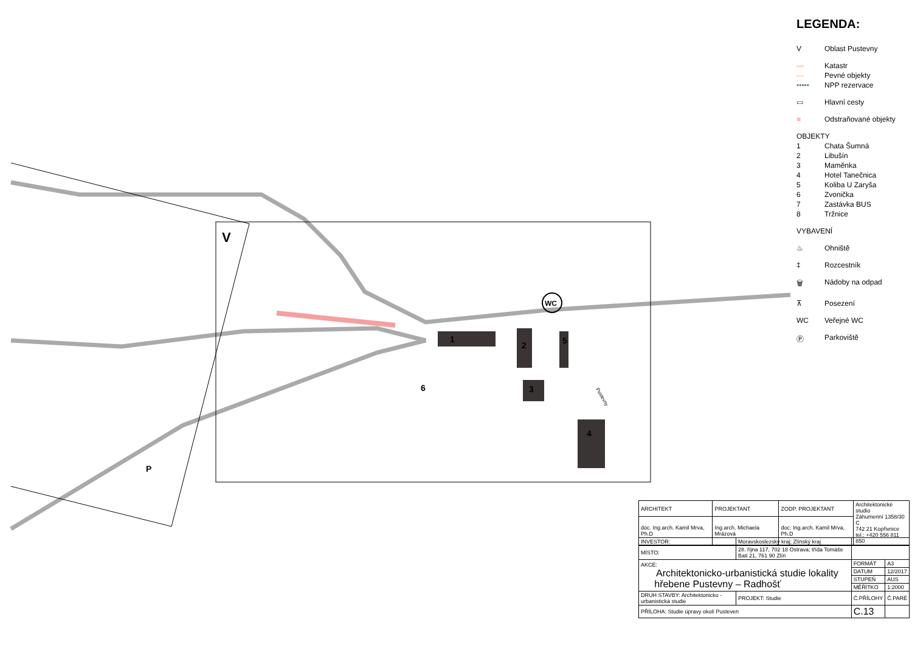1
2
3
4
5
6
V
P
WC
Pustevny
LEGENDA:
V Oblast Pustevny
— Katastr
— Pevné objekty
••••• NPP rezervace
▭ Hlavní cesty
■ Odstraňované objekty
OBJEKTY
1 Chata Šumná
2 Libušín
3 Maměnka
4 Hotel Tanečnica
5 Koliba U Zaryša
6 Zvonička
7 Zastávka BUS
8 Tržnice
VYBAVENÍ
♨ Ohniště
‡ Rozcestník
🗑 Nádoby na odpad
⊼ Posezení
WC Veřejné WC
Ⓟ Parkoviště
| ARCHITEKT | PROJEKTANT | ZODP. PROJEKTANT | Architektonické studio Záhumenní 1358/30 C 742 21 Kopřivnice tel.: +420 556 811 850 |
| doc. Ing.arch. Kamil Mrva, Ph.D | Ing.arch. Michaela Mrázová | doc. Ing.arch. Kamil Mrva, Ph.D | |
| INVESTOR: | Moravskoslezský kraj; Zlínský kraj | | | |
| MÍSTO: | 28. října 117, 702 18 Ostrava; třída Tomáše Bati 21, 761 90 Zlín | | | |
| AKCE: Architektonicko-urbanistická studie lokality hřebene Pustevny – Radhošť | | | FORMÁT | A3 |
| | | | DATUM | 12/2017 |
| | | | STUPEŇ | AUS |
| | | | MĚŘÍTKO | 1:2000 |
| DRUH STAVBY: Architektonicko - urbanistická studie | | PROJEKT: Studie | Č.PŘÍLOHY | Č.PARÉ |
| PŘÍLOHA: Studie úpravy okolí Pusteven | | | C.13 | |